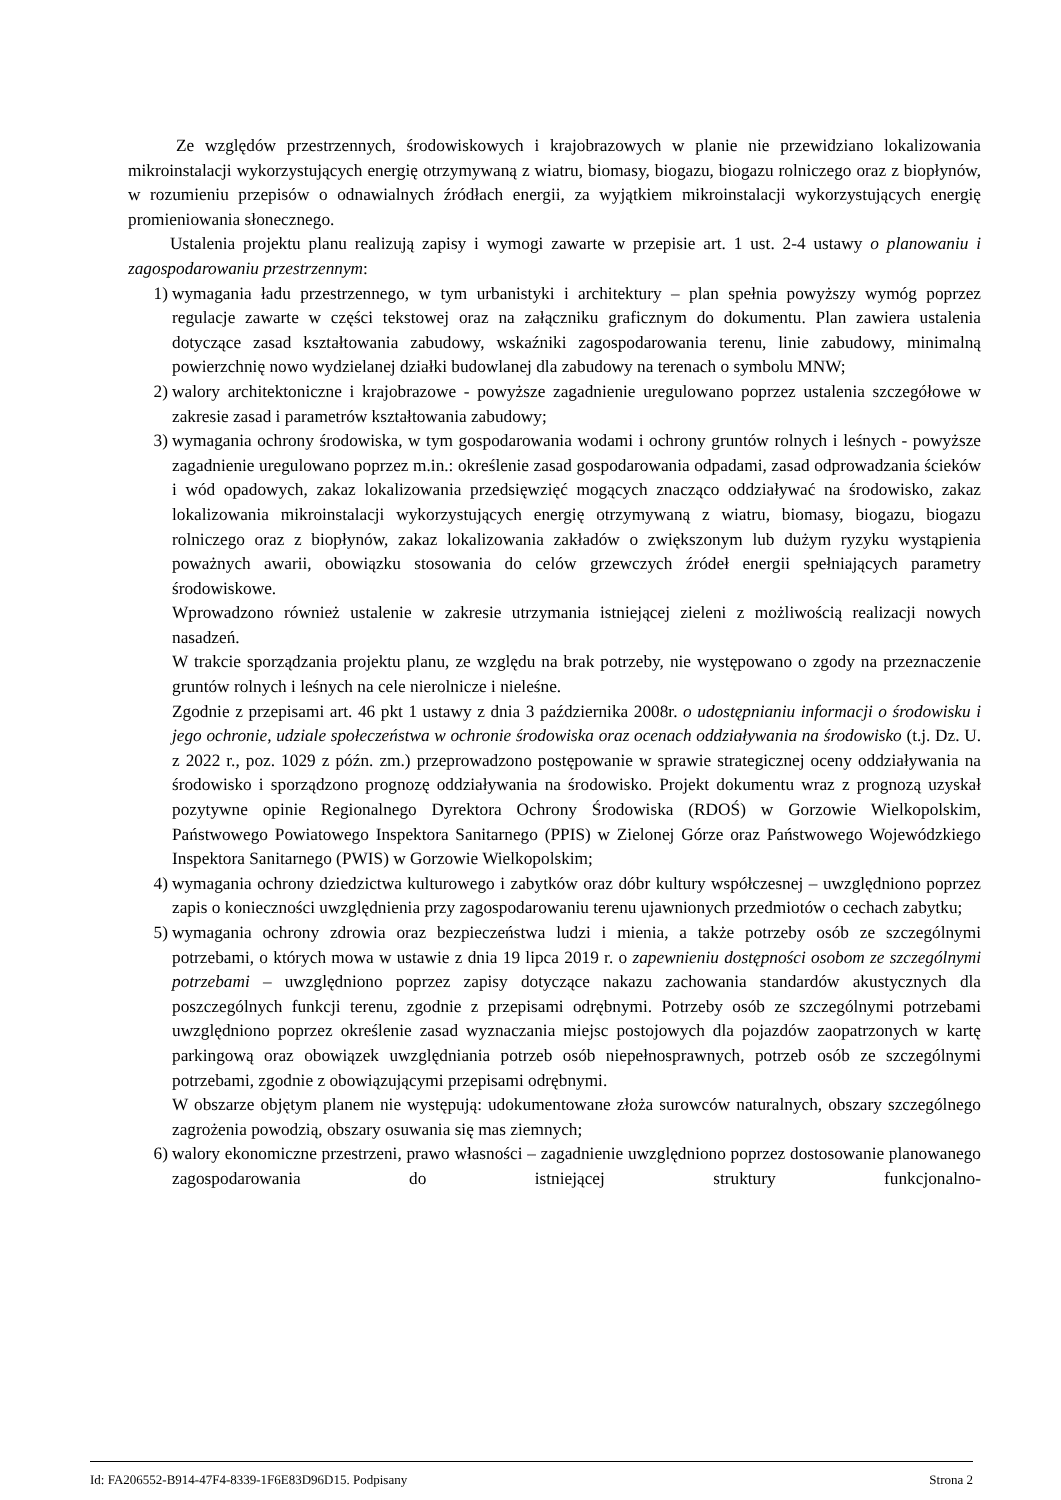Ze względów przestrzennych, środowiskowych i krajobrazowych w planie nie przewidziano lokalizowania mikroinstalacji wykorzystujących energię otrzymywaną z wiatru, biomasy, biogazu, biogazu rolniczego oraz z biopłynów, w rozumieniu przepisów o odnawialnych źródłach energii, za wyjątkiem mikroinstalacji wykorzystujących energię promieniowania słonecznego.
Ustalenia projektu planu realizują zapisy i wymogi zawarte w przepisie art. 1 ust. 2-4 ustawy o planowaniu i zagospodarowaniu przestrzennym:
1) wymagania ładu przestrzennego, w tym urbanistyki i architektury – plan spełnia powyższy wymóg poprzez regulacje zawarte w części tekstowej oraz na załączniku graficznym do dokumentu. Plan zawiera ustalenia dotyczące zasad kształtowania zabudowy, wskaźniki zagospodarowania terenu, linie zabudowy, minimalną powierzchnię nowo wydzielanej działki budowlanej dla zabudowy na terenach o symbolu MNW;
2) walory architektoniczne i krajobrazowe - powyższe zagadnienie uregulowano poprzez ustalenia szczegółowe w zakresie zasad i parametrów kształtowania zabudowy;
3) wymagania ochrony środowiska, w tym gospodarowania wodami i ochrony gruntów rolnych i leśnych - powyższe zagadnienie uregulowano poprzez m.in.: określenie zasad gospodarowania odpadami, zasad odprowadzania ścieków i wód opadowych, zakaz lokalizowania przedsięwzięć mogących znacząco oddziaływać na środowisko, zakaz lokalizowania mikroinstalacji wykorzystujących energię otrzymywaną z wiatru, biomasy, biogazu, biogazu rolniczego oraz z biopłynów, zakaz lokalizowania zakładów o zwiększonym lub dużym ryzyku wystąpienia poważnych awarii, obowiązku stosowania do celów grzewczych źródeł energii spełniających parametry środowiskowe.
Wprowadzono również ustalenie w zakresie utrzymania istniejącej zieleni z możliwością realizacji nowych nasadzeń.
W trakcie sporządzania projektu planu, ze względu na brak potrzeby, nie występowano o zgody na przeznaczenie gruntów rolnych i leśnych na cele nierolnicze i nieleśne.
Zgodnie z przepisami art. 46 pkt 1 ustawy z dnia 3 października 2008r. o udostępnianiu informacji o środowisku i jego ochronie, udziale społeczeństwa w ochronie środowiska oraz ocenach oddziaływania na środowisko (t.j. Dz. U. z 2022 r., poz. 1029 z późn. zm.) przeprowadzono postępowanie w sprawie strategicznej oceny oddziaływania na środowisko i sporządzono prognozę oddziaływania na środowisko. Projekt dokumentu wraz z prognozą uzyskał pozytywne opinie Regionalnego Dyrektora Ochrony Środowiska (RDOŚ) w Gorzowie Wielkopolskim, Państwowego Powiatowego Inspektora Sanitarnego (PPIS) w Zielonej Górze oraz Państwowego Wojewódzkiego Inspektora Sanitarnego (PWIS) w Gorzowie Wielkopolskim;
4) wymagania ochrony dziedzictwa kulturowego i zabytków oraz dóbr kultury współczesnej – uwzględniono poprzez zapis o konieczności uwzględnienia przy zagospodarowaniu terenu ujawnionych przedmiotów o cechach zabytku;
5) wymagania ochrony zdrowia oraz bezpieczeństwa ludzi i mienia, a także potrzeby osób ze szczególnymi potrzebami, o których mowa w ustawie z dnia 19 lipca 2019 r. o zapewnieniu dostępności osobom ze szczególnymi potrzebami – uwzględniono poprzez zapisy dotyczące nakazu zachowania standardów akustycznych dla poszczególnych funkcji terenu, zgodnie z przepisami odrębnymi. Potrzeby osób ze szczególnymi potrzebami uwzględniono poprzez określenie zasad wyznaczania miejsc postojowych dla pojazdów zaopatrzonych w kartę parkingową oraz obowiązek uwzględniania potrzeb osób niepełnosprawnych, potrzeb osób ze szczególnymi potrzebami, zgodnie z obowiązującymi przepisami odrębnymi.
W obszarze objętym planem nie występują: udokumentowane złoża surowców naturalnych, obszary szczególnego zagrożenia powodzią, obszary osuwania się mas ziemnych;
6) walory ekonomiczne przestrzeni, prawo własności – zagadnienie uwzględniono poprzez dostosowanie planowanego zagospodarowania do istniejącej struktury funkcjonalno-
Id: FA206552-B914-47F4-8339-1F6E83D96D15. Podpisany Strona 2